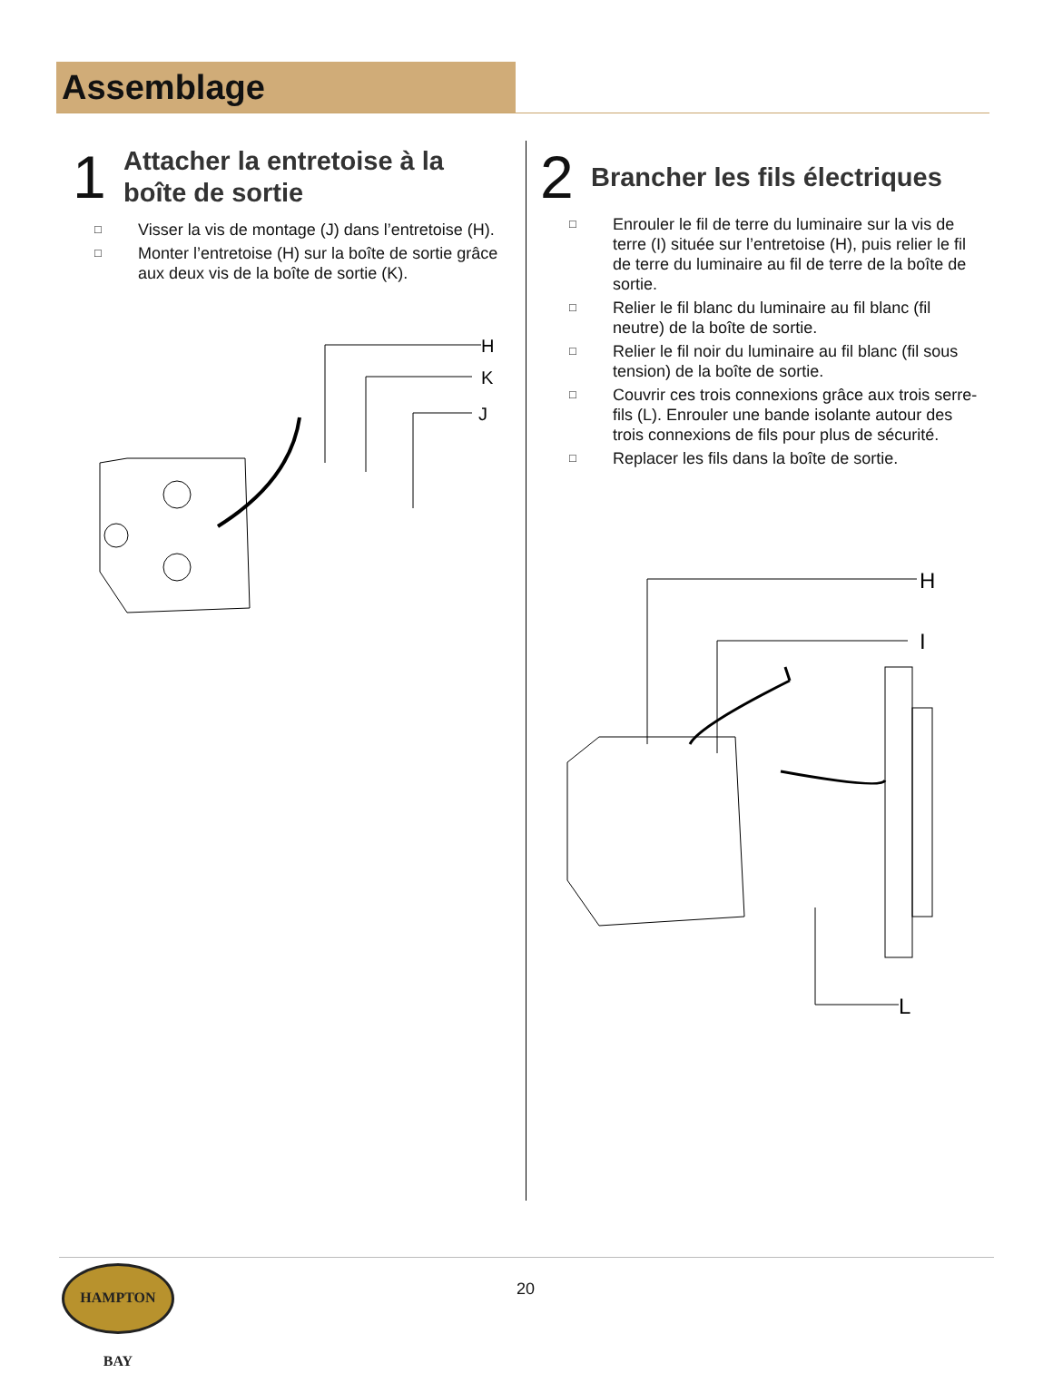Assemblage
1
Attacher la entretoise à la boîte de sortie
□ Visser la vis de montage (J) dans l’entretoise (H).
□ Monter l’entretoise (H) sur la boîte de sortie grâce aux deux vis de la boîte de sortie (K).
H
K
J
2
Brancher les fils électriques
□ Enrouler le fil de terre du luminaire sur la vis de terre (I) située sur l’entretoise (H), puis relier le fil de terre du luminaire au fil de terre de la boîte de sortie.
□ Relier le fil blanc du luminaire au fil blanc (fil neutre) de la boîte de sortie.
□ Relier le fil noir du luminaire au fil blanc (fil sous tension) de la boîte de sortie.
□ Couvrir ces trois connexions grâce aux trois serre-fils (L). Enrouler une bande isolante autour des trois connexions de fils pour plus de sécurité.
□ Replacer les fils dans la boîte de sortie.
H
I
L
HAMPTON BAY
20